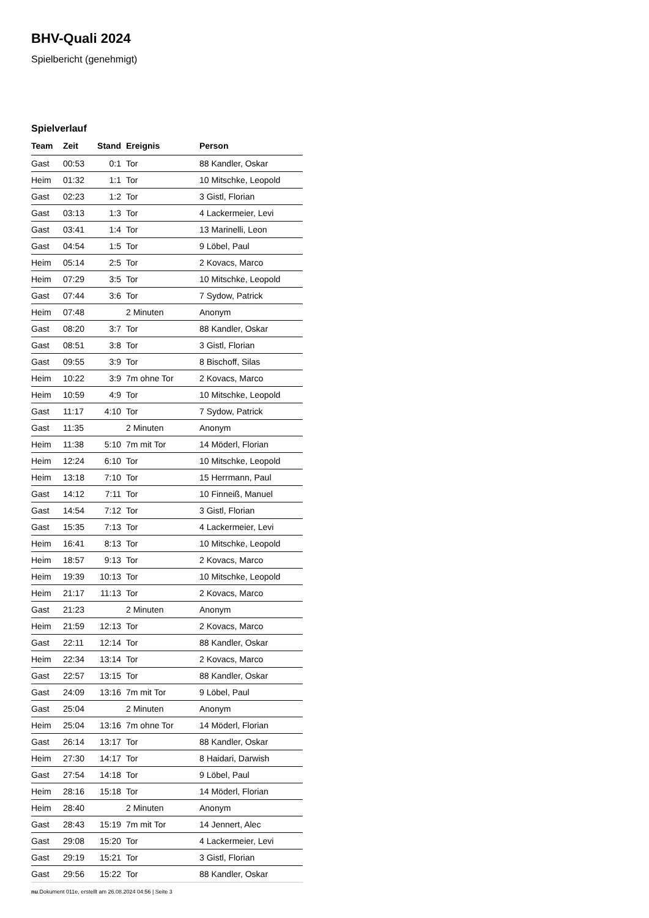BHV-Quali 2024
Spielbericht (genehmigt)
Spielverlauf
| Team | Zeit | Stand | Ereignis | Person |
| --- | --- | --- | --- | --- |
| Gast | 00:53 | 0:1 | Tor | 88 Kandler, Oskar |
| Heim | 01:32 | 1:1 | Tor | 10 Mitschke, Leopold |
| Gast | 02:23 | 1:2 | Tor | 3 Gistl, Florian |
| Gast | 03:13 | 1:3 | Tor | 4 Lackermeier, Levi |
| Gast | 03:41 | 1:4 | Tor | 13 Marinelli, Leon |
| Gast | 04:54 | 1:5 | Tor | 9 Löbel, Paul |
| Heim | 05:14 | 2:5 | Tor | 2 Kovacs, Marco |
| Heim | 07:29 | 3:5 | Tor | 10 Mitschke, Leopold |
| Gast | 07:44 | 3:6 | Tor | 7 Sydow, Patrick |
| Heim | 07:48 | | 2 Minuten | Anonym |
| Gast | 08:20 | 3:7 | Tor | 88 Kandler, Oskar |
| Gast | 08:51 | 3:8 | Tor | 3 Gistl, Florian |
| Gast | 09:55 | 3:9 | Tor | 8 Bischoff, Silas |
| Heim | 10:22 | 3:9 | 7m ohne Tor | 2 Kovacs, Marco |
| Heim | 10:59 | 4:9 | Tor | 10 Mitschke, Leopold |
| Gast | 11:17 | 4:10 | Tor | 7 Sydow, Patrick |
| Gast | 11:35 | | 2 Minuten | Anonym |
| Heim | 11:38 | 5:10 | 7m mit Tor | 14 Möderl, Florian |
| Heim | 12:24 | 6:10 | Tor | 10 Mitschke, Leopold |
| Heim | 13:18 | 7:10 | Tor | 15 Herrmann, Paul |
| Gast | 14:12 | 7:11 | Tor | 10 Finneiß, Manuel |
| Gast | 14:54 | 7:12 | Tor | 3 Gistl, Florian |
| Gast | 15:35 | 7:13 | Tor | 4 Lackermeier, Levi |
| Heim | 16:41 | 8:13 | Tor | 10 Mitschke, Leopold |
| Heim | 18:57 | 9:13 | Tor | 2 Kovacs, Marco |
| Heim | 19:39 | 10:13 | Tor | 10 Mitschke, Leopold |
| Heim | 21:17 | 11:13 | Tor | 2 Kovacs, Marco |
| Gast | 21:23 | | 2 Minuten | Anonym |
| Heim | 21:59 | 12:13 | Tor | 2 Kovacs, Marco |
| Gast | 22:11 | 12:14 | Tor | 88 Kandler, Oskar |
| Heim | 22:34 | 13:14 | Tor | 2 Kovacs, Marco |
| Gast | 22:57 | 13:15 | Tor | 88 Kandler, Oskar |
| Gast | 24:09 | 13:16 | 7m mit Tor | 9 Löbel, Paul |
| Gast | 25:04 | | 2 Minuten | Anonym |
| Heim | 25:04 | 13:16 | 7m ohne Tor | 14 Möderl, Florian |
| Gast | 26:14 | 13:17 | Tor | 88 Kandler, Oskar |
| Heim | 27:30 | 14:17 | Tor | 8 Haidari, Darwish |
| Gast | 27:54 | 14:18 | Tor | 9 Löbel, Paul |
| Heim | 28:16 | 15:18 | Tor | 14 Möderl, Florian |
| Heim | 28:40 | | 2 Minuten | Anonym |
| Gast | 28:43 | 15:19 | 7m mit Tor | 14 Jennert, Alec |
| Gast | 29:08 | 15:20 | Tor | 4 Lackermeier, Levi |
| Gast | 29:19 | 15:21 | Tor | 3 Gistl, Florian |
| Gast | 29:56 | 15:22 | Tor | 88 Kandler, Oskar |
nu.Dokument 011e, erstellt am 26.08.2024 04:56 | Seite 3